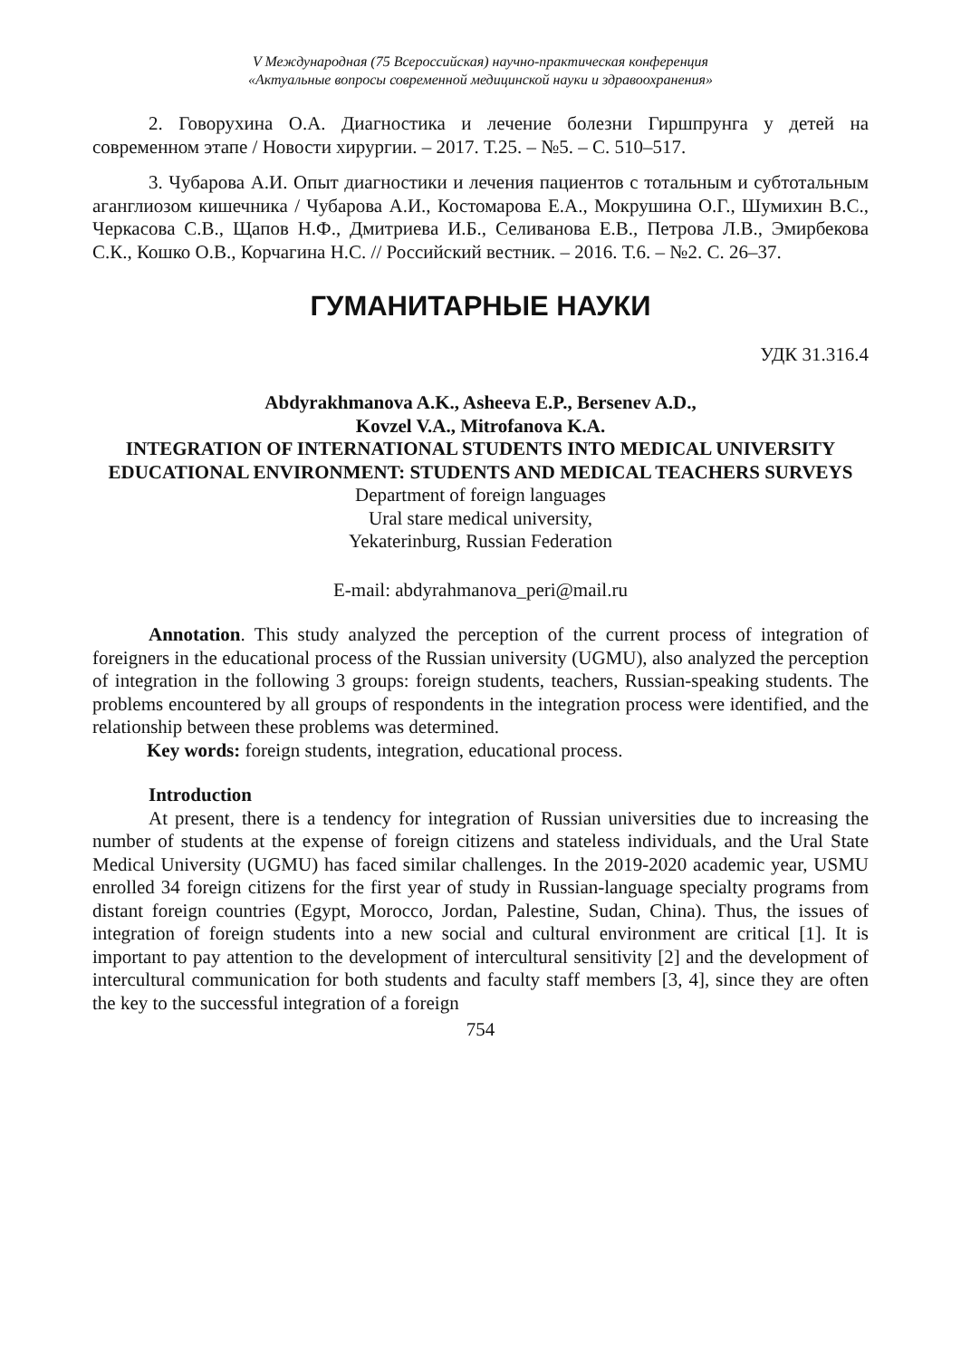V Международная (75 Всероссийская) научно-практическая конференция
«Актуальные вопросы современной медицинской науки и здравоохранения»
2. Говорухина О.А. Диагностика и лечение болезни Гиршпрунга у детей на современном этапе / Новости хирургии. – 2017. Т.25. – №5. – С. 510–517.
3. Чубарова А.И. Опыт диагностики и лечения пациентов с тотальным и субтотальным аганглиозом кишечника / Чубарова А.И., Костомарова Е.А., Мокрушина О.Г., Шумихин В.С., Черкасова С.В., Щапов Н.Ф., Дмитриева И.Б., Селиванова Е.В., Петрова Л.В., Эмирбекова С.К., Кошко О.В., Корчагина Н.С. // Российский вестник. – 2016. Т.6. – №2. С. 26–37.
ГУМАНИТАРНЫЕ НАУКИ
УДК 31.316.4
Abdyrakhmanova A.K., Asheeva E.P., Bersenev A.D.,
Kovzel V.A., Mitrofanova K.A.
INTEGRATION OF INTERNATIONAL STUDENTS INTO MEDICAL UNIVERSITY EDUCATIONAL ENVIRONMENT: STUDENTS AND MEDICAL TEACHERS SURVEYS
Department of foreign languages
Ural stare medical university,
Yekaterinburg, Russian Federation
E-mail: abdyrahmanova_peri@mail.ru
Annotation. This study analyzed the perception of the current process of integration of foreigners in the educational process of the Russian university (UGMU), also analyzed the perception of integration in the following 3 groups: foreign students, teachers, Russian-speaking students. The problems encountered by all groups of respondents in the integration process were identified, and the relationship between these problems was determined.
Key words: foreign students, integration, educational process.
Introduction
At present, there is a tendency for integration of Russian universities due to increasing the number of students at the expense of foreign citizens and stateless individuals, and the Ural State Medical University (UGMU) has faced similar challenges. In the 2019-2020 academic year, USMU enrolled 34 foreign citizens for the first year of study in Russian-language specialty programs from distant foreign countries (Egypt, Morocco, Jordan, Palestine, Sudan, China). Thus, the issues of integration of foreign students into a new social and cultural environment are critical [1]. It is important to pay attention to the development of intercultural sensitivity [2] and the development of intercultural communication for both students and faculty staff members [3, 4], since they are often the key to the successful integration of a foreign
754